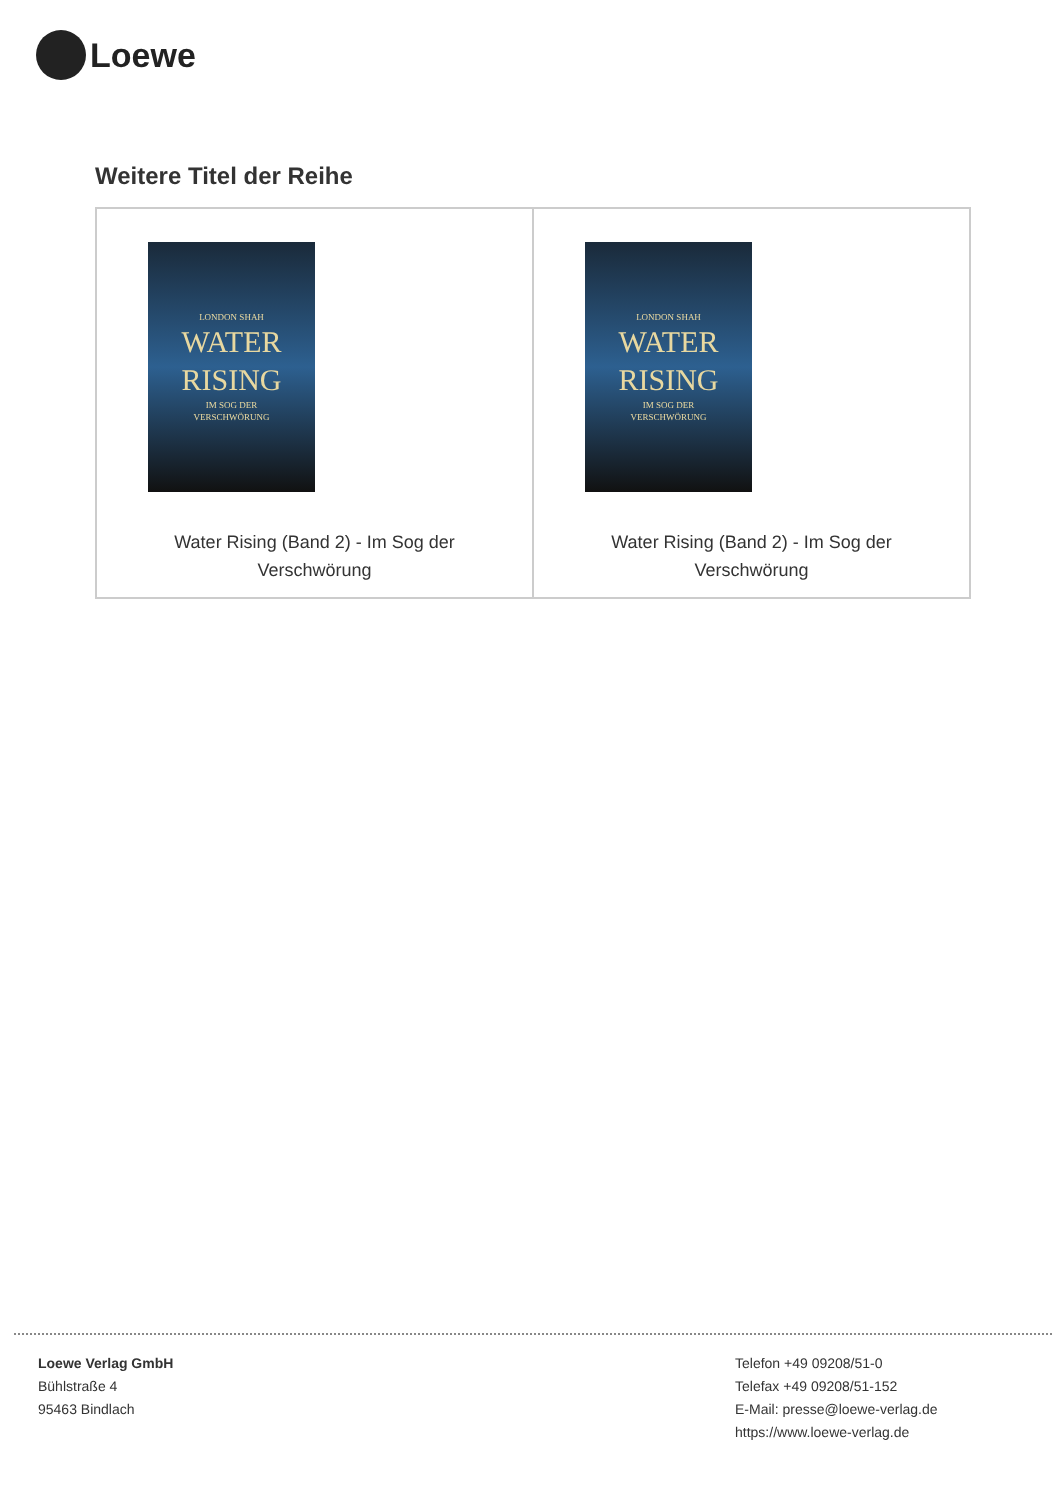Loewe
Weitere Titel der Reihe
| LONDON SHAH WATER RISING IM SOG DER VERSCHWÖRUNG Water Rising (Band 2) - Im Sog der Verschwörung | LONDON SHAH WATER RISING IM SOG DER VERSCHWÖRUNG Water Rising (Band 2) - Im Sog der Verschwörung |
Loewe Verlag GmbH
Bühlstraße 4
95463 Bindlach
Telefon +49 09208/51-0
Telefax +49 09208/51-152
E-Mail: presse@loewe-verlag.de
https://www.loewe-verlag.de